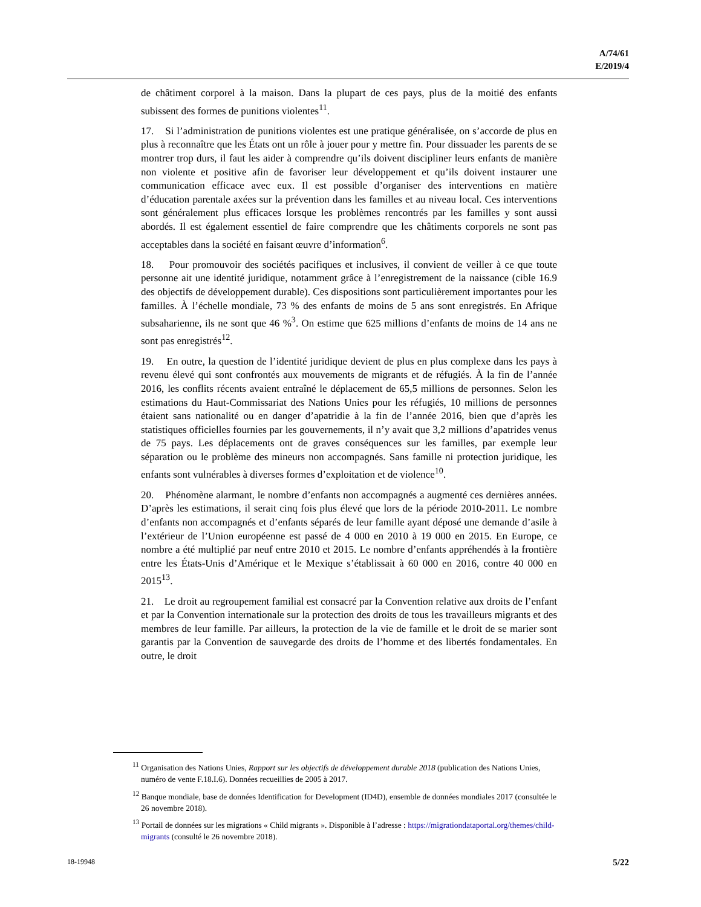A/74/61
E/2019/4
de châtiment corporel à la maison. Dans la plupart de ces pays, plus de la moitié des enfants subissent des formes de punitions violentes<sup>11</sup>.
17. Si l’administration de punitions violentes est une pratique généralisée, on s’accorde de plus en plus à reconnaître que les États ont un rôle à jouer pour y mettre fin. Pour dissuader les parents de se montrer trop durs, il faut les aider à comprendre qu’ils doivent discipliner leurs enfants de manière non violente et positive afin de favoriser leur développement et qu’ils doivent instaurer une communication efficace avec eux. Il est possible d’organiser des interventions en matière d’éducation parentale axées sur la prévention dans les familles et au niveau local. Ces interventions sont généralement plus efficaces lorsque les problèmes rencontrés par les familles y sont aussi abordés. Il est également essentiel de faire comprendre que les châtiments corporels ne sont pas acceptables dans la société en faisant œuvre d’information<sup>6</sup>.
18. Pour promouvoir des sociétés pacifiques et inclusives, il convient de veiller à ce que toute personne ait une identité juridique, notamment grâce à l’enregistrement de la naissance (cible 16.9 des objectifs de développement durable). Ces dispositions sont particulièrement importantes pour les familles. À l’échelle mondiale, 73 % des enfants de moins de 5 ans sont enregistrés. En Afrique subsaharienne, ils ne sont que 46 %<sup>3</sup>. On estime que 625 millions d’enfants de moins de 14 ans ne sont pas enregistrés<sup>12</sup>.
19. En outre, la question de l’identité juridique devient de plus en plus complexe dans les pays à revenu élevé qui sont confrontés aux mouvements de migrants et de réfugiés. À la fin de l’année 2016, les conflits récents avaient entraîné le déplacement de 65,5 millions de personnes. Selon les estimations du Haut-Commissariat des Nations Unies pour les réfugiés, 10 millions de personnes étaient sans nationalité ou en danger d’apatridie à la fin de l’année 2016, bien que d’après les statistiques officielles fournies par les gouvernements, il n’y avait que 3,2 millions d’apatrides venus de 75 pays. Les déplacements ont de graves conséquences sur les familles, par exemple leur séparation ou le problème des mineurs non accompagnés. Sans famille ni protection juridique, les enfants sont vulnérables à diverses formes d’exploitation et de violence<sup>10</sup>.
20. Phénomène alarmant, le nombre d’enfants non accompagnés a augmenté ces dernières années. D’après les estimations, il serait cinq fois plus élevé que lors de la période 2010-2011. Le nombre d’enfants non accompagnés et d’enfants séparés de leur famille ayant déposé une demande d’asile à l’extérieur de l’Union européenne est passé de 4 000 en 2010 à 19 000 en 2015. En Europe, ce nombre a été multiplié par neuf entre 2010 et 2015. Le nombre d’enfants appréhendés à la frontière entre les États-Unis d’Amérique et le Mexique s’établissait à 60 000 en 2016, contre 40 000 en 2015<sup>13</sup>.
21. Le droit au regroupement familial est consacré par la Convention relative aux droits de l’enfant et par la Convention internationale sur la protection des droits de tous les travailleurs migrants et des membres de leur famille. Par ailleurs, la protection de la vie de famille et le droit de se marier sont garantis par la Convention de sauvegarde des droits de l’homme et des libertés fondamentales. En outre, le droit
<sup>11</sup> Organisation des Nations Unies, Rapport sur les objectifs de développement durable 2018 (publication des Nations Unies, numéro de vente F.18.I.6). Données recueillies de 2005 à 2017.
<sup>12</sup> Banque mondiale, base de données Identification for Development (ID4D), ensemble de données mondiales 2017 (consultée le 26 novembre 2018).
<sup>13</sup> Portail de données sur les migrations « Child migrants ». Disponible à l’adresse : https://migrationdataportal.org/themes/child-migrants (consulté le 26 novembre 2018).
18-19948 5/22